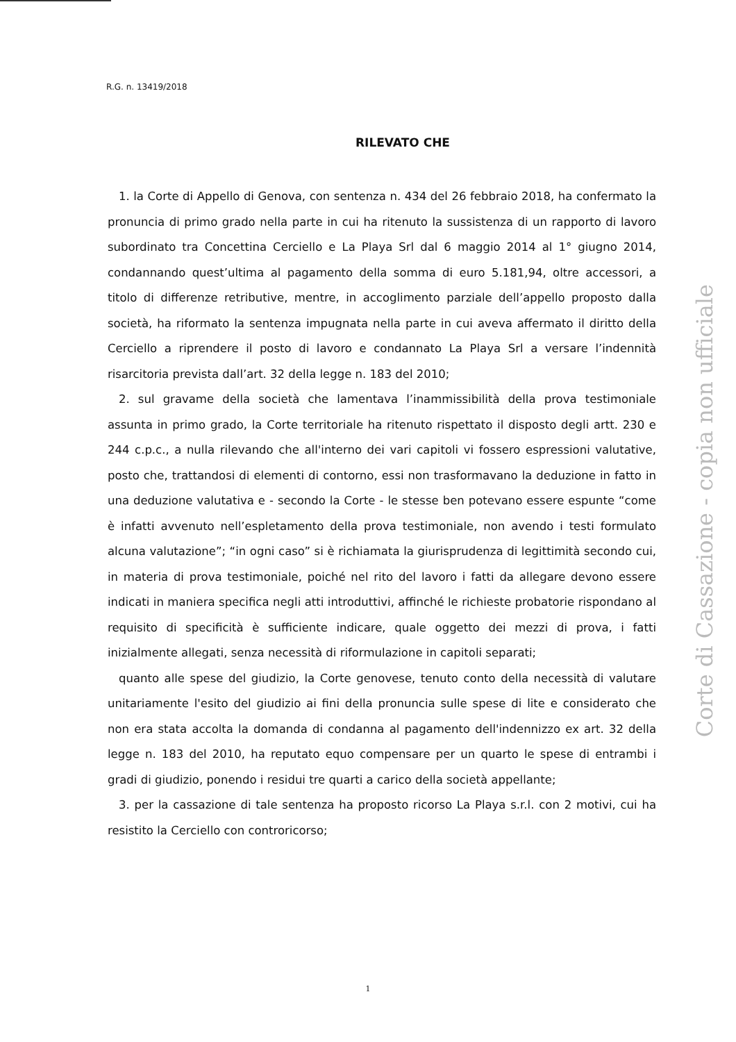R.G. n. 13419/2018
RILEVATO CHE
1. la Corte di Appello di Genova, con sentenza n. 434 del 26 febbraio 2018, ha confermato la pronuncia di primo grado nella parte in cui ha ritenuto la sussistenza di un rapporto di lavoro subordinato tra Concettina Cerciello e La Playa Srl dal 6 maggio 2014 al 1° giugno 2014, condannando quest’ultima al pagamento della somma di euro 5.181,94, oltre accessori, a titolo di differenze retributive, mentre, in accoglimento parziale dell’appello proposto dalla società, ha riformato la sentenza impugnata nella parte in cui aveva affermato il diritto della Cerciello a riprendere il posto di lavoro e condannato La Playa Srl a versare l’indennità risarcitoria prevista dall’art. 32 della legge n. 183 del 2010;
2. sul gravame della società che lamentava l’inammissibilità della prova testimoniale assunta in primo grado, la Corte territoriale ha ritenuto rispettato il disposto degli artt. 230 e 244 c.p.c., a nulla rilevando che all'interno dei vari capitoli vi fossero espressioni valutative, posto che, trattandosi di elementi di contorno, essi non trasformavano la deduzione in fatto in una deduzione valutativa e - secondo la Corte - le stesse ben potevano essere espunte “come è infatti avvenuto nell’espletamento della prova testimoniale, non avendo i testi formulato alcuna valutazione”; “in ogni caso” si è richiamata la giurisprudenza di legittimità secondo cui, in materia di prova testimoniale, poiché nel rito del lavoro i fatti da allegare devono essere indicati in maniera specifica negli atti introduttivi, affinché le richieste probatorie rispondano al requisito di specificità è sufficiente indicare, quale oggetto dei mezzi di prova, i fatti inizialmente allegati, senza necessità di riformulazione in capitoli separati;
quanto alle spese del giudizio, la Corte genovese, tenuto conto della necessità di valutare unitariamente l'esito del giudizio ai fini della pronuncia sulle spese di lite e considerato che non era stata accolta la domanda di condanna al pagamento dell'indennizzo ex art. 32 della legge n. 183 del 2010, ha reputato equo compensare per un quarto le spese di entrambi i gradi di giudizio, ponendo i residui tre quarti a carico della società appellante;
3. per la cassazione di tale sentenza ha proposto ricorso La Playa s.r.l. con 2 motivi, cui ha resistito la Cerciello con controricorso;
Corte di Cassazione - copia non ufficiale
1